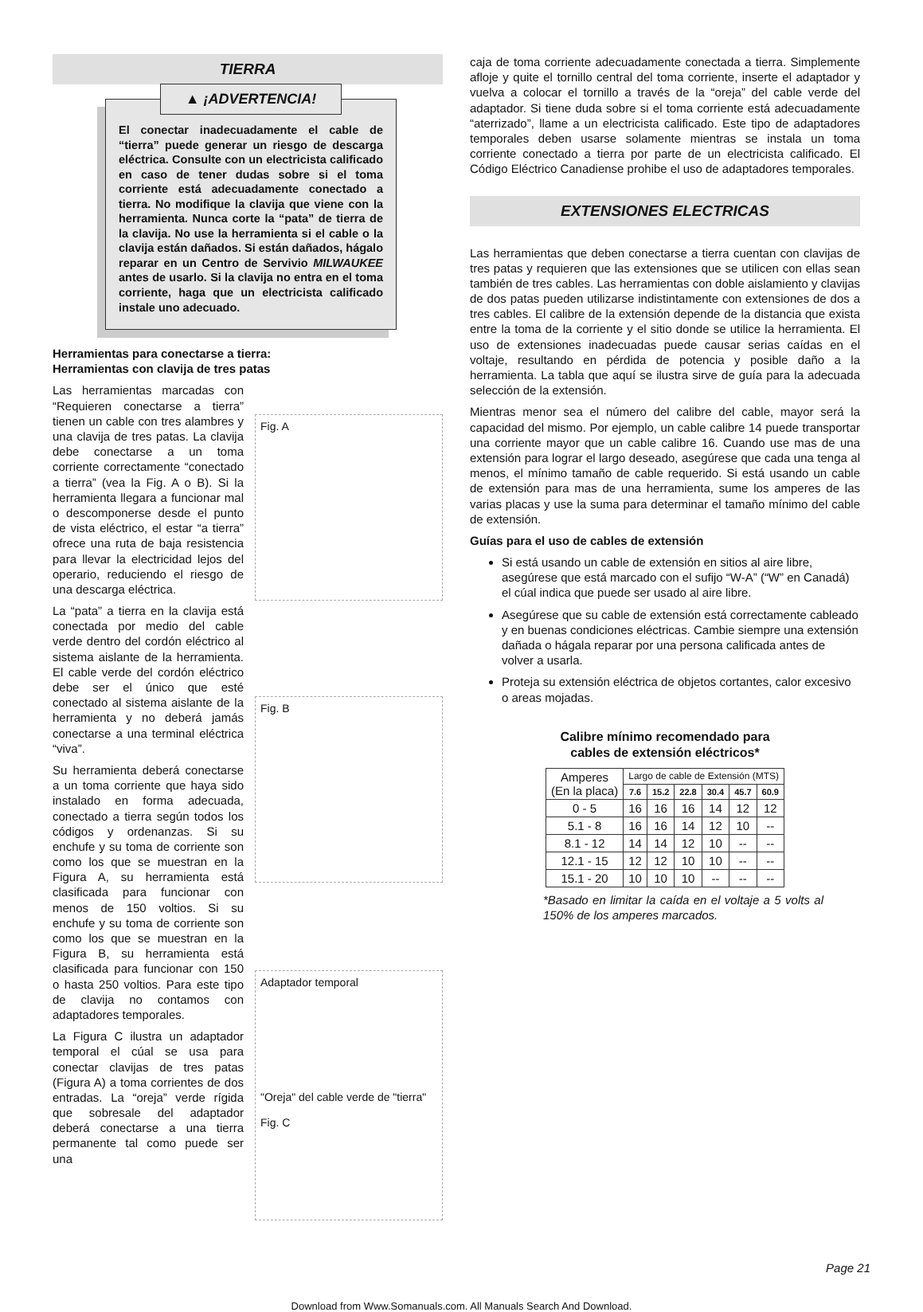TIERRA
▲ ¡ADVERTENCIA!
El conectar inadecuadamente el cable de “tierra” puede generar un riesgo de descarga eléctrica. Consulte con un electricista calificado en caso de tener dudas sobre si el toma corriente está adecuadamente conectado a tierra. No modifique la clavija que viene con la herramienta. Nunca corte la “pata” de tierra de la clavija. No use la herramienta si el cable o la clavija están dañados. Si están dañados, hágalo reparar en un Centro de Servivio MILWAUKEE antes de usarlo. Si la clavija no entra en el toma corriente, haga que un electricista calificado instale uno adecuado.
Herramientas para conectarse a tierra:
Herramientas con clavija de tres patas
Las herramientas marcadas con “Requieren conectarse a tierra” tienen un cable con tres alambres y una clavija de tres patas. La clavija debe conectarse a un toma corriente correctamente “conectado a tierra” (vea la Fig. A o B). Si la herramienta llegara a funcionar mal o descomponerse desde el punto de vista eléctrico, el estar “a tierra” ofrece una ruta de baja resistencia para llevar la electricidad lejos del operario, reduciendo el riesgo de una descarga eléctrica.
La “pata” a tierra en la clavija está conectada por medio del cable verde dentro del cordón eléctrico al sistema aislante de la herramienta. El cable verde del cordón eléctrico debe ser el único que esté conectado al sistema aislante de la herramienta y no deberá jamás conectarse a una terminal eléctrica “viva”.
Su herramienta deberá conectarse a un toma corriente que haya sido instalado en forma adecuada, conectado a tierra según todos los códigos y ordenanzas. Si su enchufe y su toma de corriente son como los que se muestran en la Figura A, su herramienta está clasificada para funcionar con menos de 150 voltios. Si su enchufe y su toma de corriente son como los que se muestran en la Figura B, su herramienta está clasificada para funcionar con 150 o hasta 250 voltios. Para este tipo de clavija no contamos con adaptadores temporales.
La Figura C ilustra un adaptador temporal el cúal se usa para conectar clavijas de tres patas (Figura A) a toma corrientes de dos entradas. La “oreja” verde rígida que sobresale del adaptador deberá conectarse a una tierra permanente tal como puede ser una
Fig. A
Fig. B
Adaptador temporal
"Oreja" del cable verde de "tierra"
Fig. C
caja de toma corriente adecuadamente conectada a tierra. Simplemente afloje y quite el tornillo central del toma corriente, inserte el adaptador y vuelva a colocar el tornillo a través de la “oreja” del cable verde del adaptador. Si tiene duda sobre si el toma corriente está adecuadamente “aterrizado”, llame a un electricista calificado. Este tipo de adaptadores temporales deben usarse solamente mientras se instala un toma corriente conectado a tierra por parte de un electricista calificado. El Código Eléctrico Canadiense prohibe el uso de adaptadores temporales.
EXTENSIONES ELECTRICAS
Las herramientas que deben conectarse a tierra cuentan con clavijas de tres patas y requieren que las extensiones que se utilicen con ellas sean también de tres cables. Las herramientas con doble aislamiento y clavijas de dos patas pueden utilizarse indistintamente con extensiones de dos a tres cables. El calibre de la extensión depende de la distancia que exista entre la toma de la corriente y el sitio donde se utilice la herramienta. El uso de extensiones inadecuadas puede causar serias caídas en el voltaje, resultando en pérdida de potencia y posible daño a la herramienta. La tabla que aquí se ilustra sirve de guía para la adecuada selección de la extensión.
Mientras menor sea el número del calibre del cable, mayor será la capacidad del mismo. Por ejemplo, un cable calibre 14 puede transportar una corriente mayor que un cable calibre 16. Cuando use mas de una extensión para lograr el largo deseado, asegúrese que cada una tenga al menos, el mínimo tamaño de cable requerido. Si está usando un cable de extensión para mas de una herramienta, sume los amperes de las varias placas y use la suma para determinar el tamaño mínimo del cable de extensión.
Guías para el uso de cables de extensión
Si está usando un cable de extensión en sitios al aire libre, asegúrese que está marcado con el sufijo “W-A” (“W” en Canadá) el cúal indica que puede ser usado al aire libre.
Asegúrese que su cable de extensión está correctamente cableado y en buenas condiciones eléctricas. Cambie siempre una extensión dañada o hágala reparar por una persona calificada antes de volver a usarla.
Proteja su extensión eléctrica de objetos cortantes, calor excesivo o areas mojadas.
Calibre mínimo recomendado para
cables de extensión eléctricos*
| Amperes (En la placa) | Largo de cable de Extensión (MTS) | | | | | |
| --- | --- | --- | --- | --- | --- | --- |
| | 7.6 | 15.2 | 22.8 | 30.4 | 45.7 | 60.9 |
| 0 - 5 | 16 | 16 | 16 | 14 | 12 | 12 |
| 5.1 - 8 | 16 | 16 | 14 | 12 | 10 | -- |
| 8.1 - 12 | 14 | 14 | 12 | 10 | -- | -- |
| 12.1 - 15 | 12 | 12 | 10 | 10 | -- | -- |
| 15.1 - 20 | 10 | 10 | 10 | -- | -- | -- |
*Basado en limitar la caída en el voltaje a 5 volts al 150% de los amperes marcados.
Page 21
Download from Www.Somanuals.com. All Manuals Search And Download.